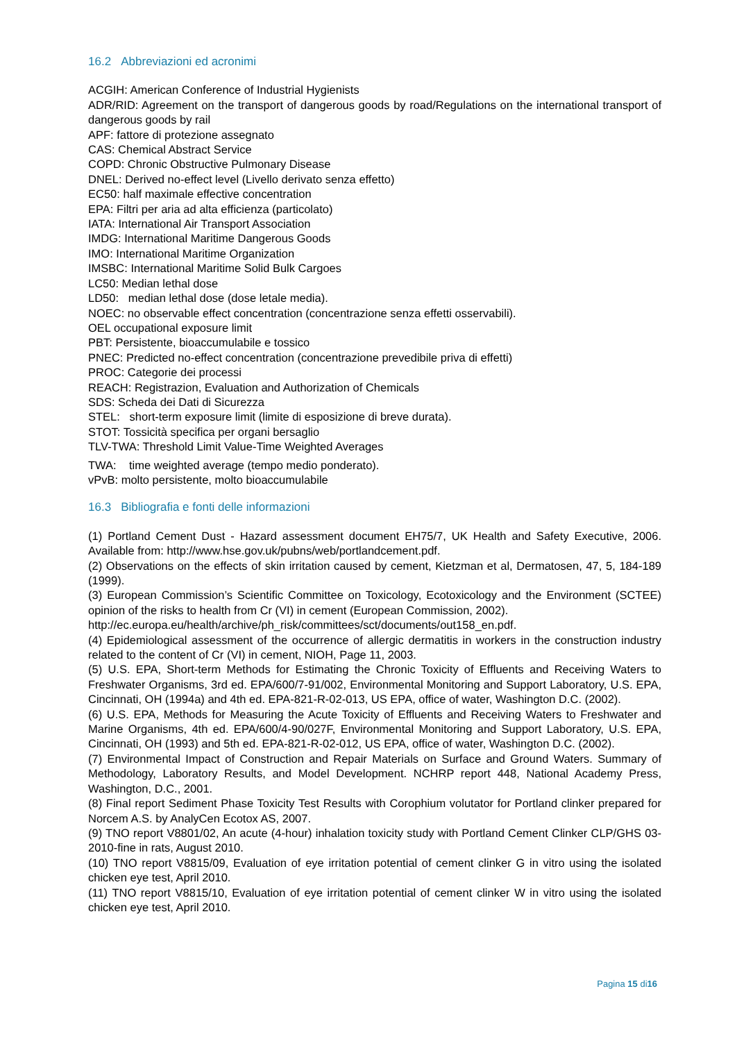16.2 Abbreviazioni ed acronimi
ACGIH: American Conference of Industrial Hygienists
ADR/RID: Agreement on the transport of dangerous goods by road/Regulations on the international transport of dangerous goods by rail
APF: fattore di protezione assegnato
CAS: Chemical Abstract Service
COPD: Chronic Obstructive Pulmonary Disease
DNEL: Derived no-effect level (Livello derivato senza effetto)
EC50: half maximale effective concentration
EPA: Filtri per aria ad alta efficienza (particolato)
IATA: International Air Transport Association
IMDG: International Maritime Dangerous Goods
IMO: International Maritime Organization
IMSBC: International Maritime Solid Bulk Cargoes
LC50: Median lethal dose
LD50: median lethal dose (dose letale media).
NOEC: no observable effect concentration (concentrazione senza effetti osservabili).
OEL occupational exposure limit
PBT: Persistente, bioaccumulabile e tossico
PNEC: Predicted no-effect concentration (concentrazione prevedibile priva di effetti)
PROC: Categorie dei processi
REACH: Registrazion, Evaluation and Authorization of Chemicals
SDS: Scheda dei Dati di Sicurezza
STEL: short-term exposure limit (limite di esposizione di breve durata).
STOT: Tossicità specifica per organi bersaglio
TLV-TWA: Threshold Limit Value-Time Weighted Averages
TWA: time weighted average (tempo medio ponderato).
vPvB: molto persistente, molto bioaccumulabile
16.3 Bibliografia e fonti delle informazioni
(1) Portland Cement Dust - Hazard assessment document EH75/7, UK Health and Safety Executive, 2006. Available from: http://www.hse.gov.uk/pubns/web/portlandcement.pdf.
(2) Observations on the effects of skin irritation caused by cement, Kietzman et al, Dermatosen, 47, 5, 184-189 (1999).
(3) European Commission’s Scientific Committee on Toxicology, Ecotoxicology and the Environment (SCTEE) opinion of the risks to health from Cr (VI) in cement (European Commission, 2002).
http://ec.europa.eu/health/archive/ph_risk/committees/sct/documents/out158_en.pdf.
(4) Epidemiological assessment of the occurrence of allergic dermatitis in workers in the construction industry related to the content of Cr (VI) in cement, NIOH, Page 11, 2003.
(5) U.S. EPA, Short-term Methods for Estimating the Chronic Toxicity of Effluents and Receiving Waters to Freshwater Organisms, 3rd ed. EPA/600/7-91/002, Environmental Monitoring and Support Laboratory, U.S. EPA, Cincinnati, OH (1994a) and 4th ed. EPA-821-R-02-013, US EPA, office of water, Washington D.C. (2002).
(6) U.S. EPA, Methods for Measuring the Acute Toxicity of Effluents and Receiving Waters to Freshwater and Marine Organisms, 4th ed. EPA/600/4-90/027F, Environmental Monitoring and Support Laboratory, U.S. EPA, Cincinnati, OH (1993) and 5th ed. EPA-821-R-02-012, US EPA, office of water, Washington D.C. (2002).
(7) Environmental Impact of Construction and Repair Materials on Surface and Ground Waters. Summary of Methodology, Laboratory Results, and Model Development. NCHRP report 448, National Academy Press, Washington, D.C., 2001.
(8) Final report Sediment Phase Toxicity Test Results with Corophium volutator for Portland clinker prepared for Norcem A.S. by AnalyCen Ecotox AS, 2007.
(9) TNO report V8801/02, An acute (4-hour) inhalation toxicity study with Portland Cement Clinker CLP/GHS 03-2010-fine in rats, August 2010.
(10) TNO report V8815/09, Evaluation of eye irritation potential of cement clinker G in vitro using the isolated chicken eye test, April 2010.
(11) TNO report V8815/10, Evaluation of eye irritation potential of cement clinker W in vitro using the isolated chicken eye test, April 2010.
Pagina 15 di16